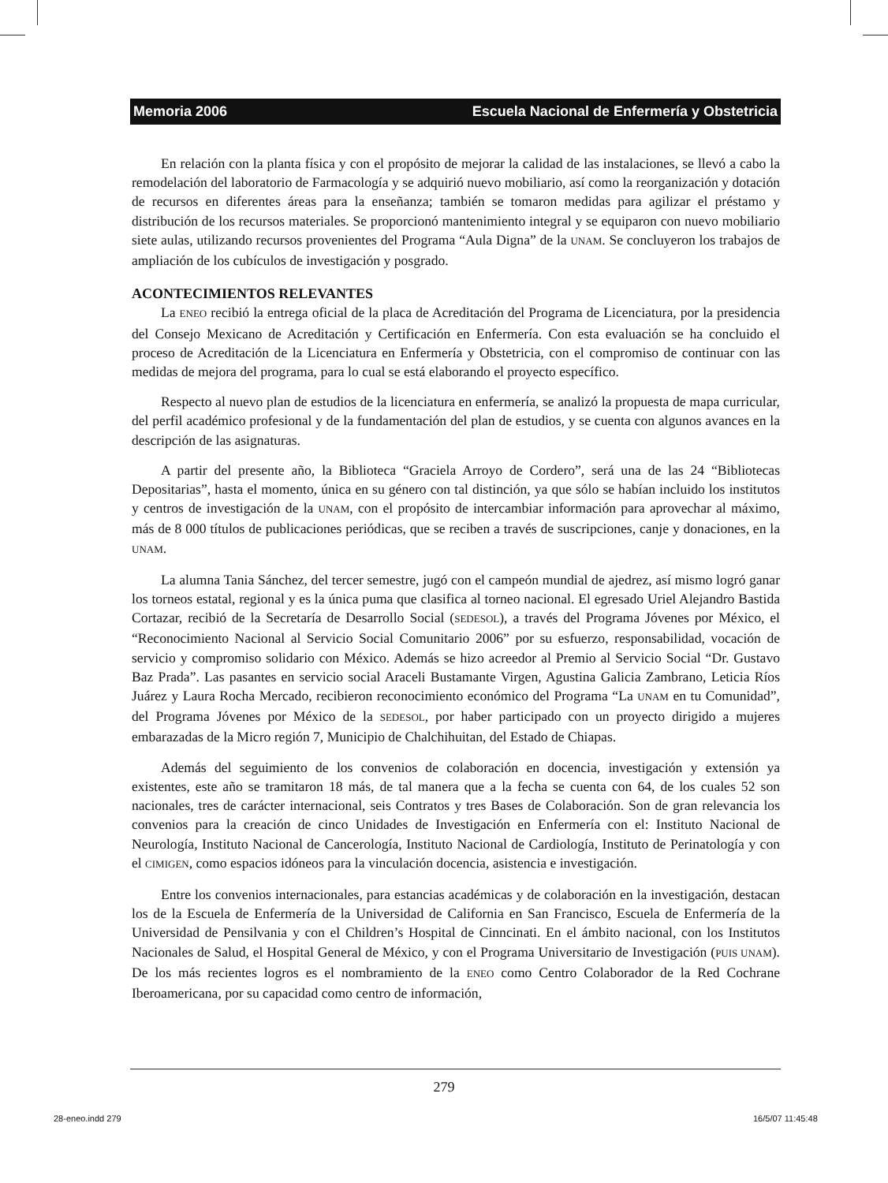Memoria 2006 Escuela Nacional de Enfermería y Obstetricia
En relación con la planta física y con el propósito de mejorar la calidad de las instalaciones, se llevó a cabo la remodelación del laboratorio de Farmacología y se adquirió nuevo mobiliario, así como la reorganización y dotación de recursos en diferentes áreas para la enseñanza; también se tomaron medidas para agilizar el préstamo y distribución de los recursos materiales. Se proporcionó mantenimiento integral y se equiparon con nuevo mobiliario siete aulas, utilizando recursos provenientes del Programa “Aula Digna” de la UNAM. Se concluyeron los trabajos de ampliación de los cubículos de investigación y posgrado.
ACONTECIMIENTOS RELEVANTES
La ENEO recibió la entrega oficial de la placa de Acreditación del Programa de Licenciatura, por la presidencia del Consejo Mexicano de Acreditación y Certificación en Enfermería. Con esta evaluación se ha concluido el proceso de Acreditación de la Licenciatura en Enfermería y Obstetricia, con el compromiso de continuar con las medidas de mejora del programa, para lo cual se está elaborando el proyecto específico.
Respecto al nuevo plan de estudios de la licenciatura en enfermería, se analizó la propuesta de mapa curricular, del perfil académico profesional y de la fundamentación del plan de estudios, y se cuenta con algunos avances en la descripción de las asignaturas.
A partir del presente año, la Biblioteca “Graciela Arroyo de Cordero”, será una de las 24 “Bibliotecas Depositarias”, hasta el momento, única en su género con tal distinción, ya que sólo se habían incluido los institutos y centros de investigación de la UNAM, con el propósito de intercambiar información para aprovechar al máximo, más de 8 000 títulos de publicaciones periódicas, que se reciben a través de suscripciones, canje y donaciones, en la UNAM.
La alumna Tania Sánchez, del tercer semestre, jugó con el campeón mundial de ajedrez, así mismo logró ganar los torneos estatal, regional y es la única puma que clasifica al torneo nacional. El egresado Uriel Alejandro Bastida Cortazar, recibió de la Secretaría de Desarrollo Social (SEDESOL), a través del Programa Jóvenes por México, el “Reconocimiento Nacional al Servicio Social Comunitario 2006” por su esfuerzo, responsabilidad, vocación de servicio y compromiso solidario con México. Además se hizo acreedor al Premio al Servicio Social “Dr. Gustavo Baz Prada”. Las pasantes en servicio social Araceli Bustamante Virgen, Agustina Galicia Zambrano, Leticia Ríos Juárez y Laura Rocha Mercado, recibieron reconocimiento económico del Programa “La UNAM en tu Comunidad”, del Programa Jóvenes por México de la SEDESOL, por haber participado con un proyecto dirigido a mujeres embarazadas de la Micro región 7, Municipio de Chalchihuitan, del Estado de Chiapas.
Además del seguimiento de los convenios de colaboración en docencia, investigación y extensión ya existentes, este año se tramitaron 18 más, de tal manera que a la fecha se cuenta con 64, de los cuales 52 son nacionales, tres de carácter internacional, seis Contratos y tres Bases de Colaboración. Son de gran relevancia los convenios para la creación de cinco Unidades de Investigación en Enfermería con el: Instituto Nacional de Neurología, Instituto Nacional de Cancerología, Instituto Nacional de Cardiología, Instituto de Perinatología y con el CIMIGEN, como espacios idóneos para la vinculación docencia, asistencia e investigación.
Entre los convenios internacionales, para estancias académicas y de colaboración en la investigación, destacan los de la Escuela de Enfermería de la Universidad de California en San Francisco, Escuela de Enfermería de la Universidad de Pensilvania y con el Children’s Hospital de Cinncinati. En el ámbito nacional, con los Institutos Nacionales de Salud, el Hospital General de México, y con el Programa Universitario de Investigación (PUIS UNAM). De los más recientes logros es el nombramiento de la ENEO como Centro Colaborador de la Red Cochrane Iberoamericana, por su capacidad como centro de información,
279
28-eneo.indd 279 16/5/07 11:45:48